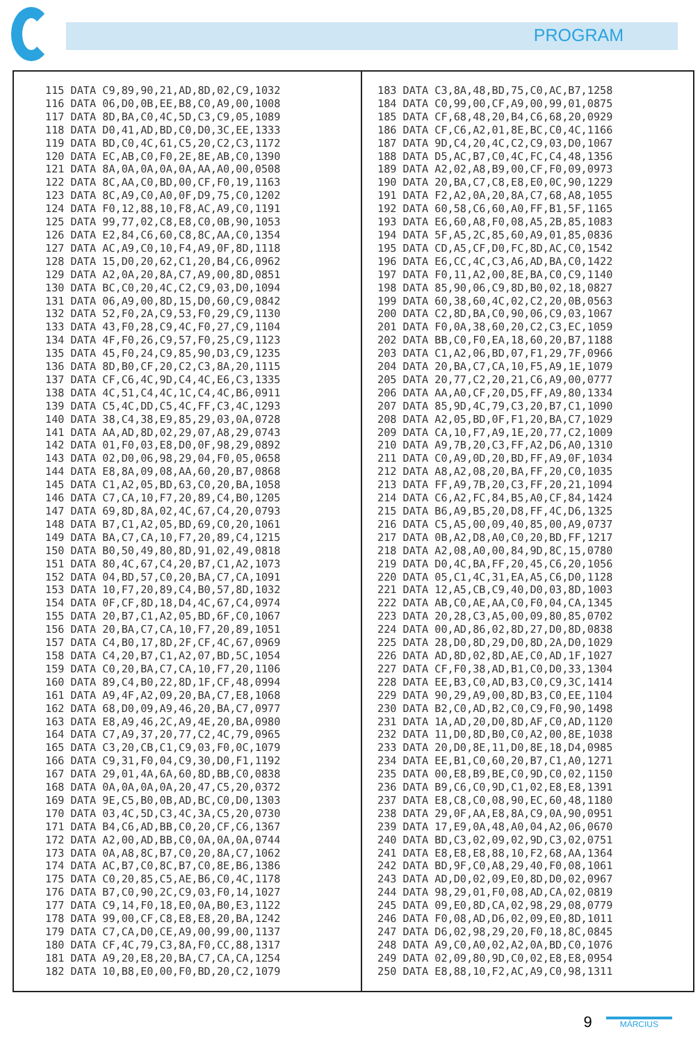PROGRAM
115 DATA C9,89,90,21,AD,8D,02,C9,1032 116 DATA 06,D0,0B,EE,B8,C0,A9,00,1008 117 DATA 8D,BA,C0,4C,5D,C3,C9,05,1089 118 DATA D0,41,AD,BD,C0,D0,3C,EE,1333 119 DATA BD,C0,4C,61,C5,20,C2,C3,1172 120 DATA EC,AB,C0,F0,2E,8E,AB,C0,1390 121 DATA 8A,0A,0A,0A,0A,AA,A0,00,0508 122 DATA 8C,AA,C0,BD,00,CF,F0,19,1163 123 DATA 8C,A9,C0,A0,0F,D9,75,C0,1202 124 DATA F0,12,88,10,F8,AC,A9,C0,1191 125 DATA 99,77,02,C8,E8,C0,0B,90,1053 126 DATA E2,84,C6,60,C8,8C,AA,C0,1354 127 DATA AC,A9,C0,10,F4,A9,0F,8D,1118 128 DATA 15,D0,20,62,C1,20,B4,C6,0962 129 DATA A2,0A,20,8A,C7,A9,00,8D,0851 130 DATA BC,C0,20,4C,C2,C9,03,D0,1094 131 DATA 06,A9,00,8D,15,D0,60,C9,0842 132 DATA 52,F0,2A,C9,53,F0,29,C9,1130 133 DATA 43,F0,28,C9,4C,F0,27,C9,1104 134 DATA 4F,F0,26,C9,57,F0,25,C9,1123 135 DATA 45,F0,24,C9,85,90,D3,C9,1235 136 DATA 8D,B0,CF,20,C2,C3,8A,20,1115 137 DATA CF,C6,4C,9D,C4,4C,E6,C3,1335 138 DATA 4C,51,C4,4C,1C,C4,4C,B6,0911 139 DATA C5,4C,DD,C5,4C,FF,C3,4C,1293 140 DATA 38,C4,38,E9,85,29,03,0A,0728 141 DATA AA,AD,8D,02,29,07,A8,29,0743 142 DATA 01,F0,03,E8,D0,0F,98,29,0892 143 DATA 02,D0,06,98,29,04,F0,05,0658 144 DATA E8,8A,09,08,AA,60,20,B7,0868 145 DATA C1,A2,05,BD,63,C0,20,BA,1058 146 DATA C7,CA,10,F7,20,89,C4,B0,1205 147 DATA 69,8D,8A,02,4C,67,C4,20,0793 148 DATA B7,C1,A2,05,BD,69,C0,20,1061 149 DATA BA,C7,CA,10,F7,20,89,C4,1215 150 DATA B0,50,49,80,8D,91,02,49,0818 151 DATA 80,4C,67,C4,20,B7,C1,A2,1073 152 DATA 04,BD,57,C0,20,BA,C7,CA,1091 153 DATA 10,F7,20,89,C4,B0,57,8D,1032 154 DATA 0F,CF,8D,18,D4,4C,67,C4,0974 155 DATA 20,B7,C1,A2,05,BD,6F,C0,1067 156 DATA 20,BA,C7,CA,10,F7,20,89,1051 157 DATA C4,B0,17,8D,2F,CF,4C,67,0969 158 DATA C4,20,B7,C1,A2,07,BD,5C,1054 159 DATA C0,20,BA,C7,CA,10,F7,20,1106 160 DATA 89,C4,B0,22,8D,1F,CF,48,0994 161 DATA A9,4F,A2,09,20,BA,C7,E8,1068 162 DATA 68,D0,09,A9,46,20,BA,C7,0977 163 DATA E8,A9,46,2C,A9,4E,20,BA,0980 164 DATA C7,A9,37,20,77,C2,4C,79,0965 165 DATA C3,20,CB,C1,C9,03,F0,0C,1079 166 DATA C9,31,F0,04,C9,30,D0,F1,1192 167 DATA 29,01,4A,6A,60,8D,BB,C0,0838 168 DATA 0A,0A,0A,0A,20,47,C5,20,0372 169 DATA 9E,C5,B0,0B,AD,BC,C0,D0,1303 170 DATA 03,4C,5D,C3,4C,3A,C5,20,0730 171 DATA B4,C6,AD,BB,C0,20,CF,C6,1367 172 DATA A2,00,AD,BB,C0,0A,0A,0A,0744 173 DATA 0A,A8,8C,B7,C0,20,8A,C7,1062 174 DATA AC,B7,C0,8C,B7,C0,8E,B6,1386 175 DATA C0,20,85,C5,AE,B6,C0,4C,1178 176 DATA B7,C0,90,2C,C9,03,F0,14,1027 177 DATA C9,14,F0,18,E0,0A,B0,E3,1122 178 DATA 99,00,CF,C8,E8,E8,20,BA,1242 179 DATA C7,CA,D0,CE,A9,00,99,00,1137 180 DATA CF,4C,79,C3,8A,F0,CC,88,1317 181 DATA A9,20,E8,20,BA,C7,CA,CA,1254 182 DATA 10,B8,E0,00,F0,BD,20,C2,1079
183 DATA C3,8A,48,BD,75,C0,AC,B7,1258 184 DATA C0,99,00,CF,A9,00,99,01,0875 185 DATA CF,68,48,20,B4,C6,68,20,0929 186 DATA CF,C6,A2,01,8E,BC,C0,4C,1166 187 DATA 9D,C4,20,4C,C2,C9,03,D0,1067 188 DATA D5,AC,B7,C0,4C,FC,C4,48,1356 189 DATA A2,02,A8,B9,00,CF,F0,09,0973 190 DATA 20,BA,C7,C8,E8,E0,0C,90,1229 191 DATA F2,A2,0A,20,8A,C7,68,A8,1055 192 DATA 60,58,C6,60,A0,FF,B1,5F,1165 193 DATA E6,60,A8,F0,08,A5,2B,85,1083 194 DATA 5F,A5,2C,85,60,A9,01,85,0836 195 DATA CD,A5,CF,D0,FC,8D,AC,C0,1542 196 DATA E6,CC,4C,C3,A6,AD,BA,C0,1422 197 DATA F0,11,A2,00,8E,BA,C0,C9,1140 198 DATA 85,90,06,C9,8D,B0,02,18,0827 199 DATA 60,38,60,4C,02,C2,20,0B,0563 200 DATA C2,8D,BA,C0,90,06,C9,03,1067 201 DATA F0,0A,38,60,20,C2,C3,EC,1059 202 DATA BB,C0,F0,EA,18,60,20,B7,1188 203 DATA C1,A2,06,BD,07,F1,29,7F,0966 204 DATA 20,BA,C7,CA,10,F5,A9,1E,1079 205 DATA 20,77,C2,20,21,C6,A9,00,0777 206 DATA AA,A0,CF,20,D5,FF,A9,80,1334 207 DATA 85,9D,4C,79,C3,20,B7,C1,1090 208 DATA A2,05,BD,0F,F1,20,BA,C7,1029 209 DATA CA,10,F7,A9,1E,20,77,C2,1009 210 DATA A9,7B,20,C3,FF,A2,D6,A0,1310 211 DATA C0,A9,0D,20,BD,FF,A9,0F,1034 212 DATA A8,A2,08,20,BA,FF,20,C0,1035 213 DATA FF,A9,7B,20,C3,FF,20,21,1094 214 DATA C6,A2,FC,84,B5,A0,CF,84,1424 215 DATA B6,A9,B5,20,D8,FF,4C,D6,1325 216 DATA C5,A5,00,09,40,85,00,A9,0737 217 DATA 0B,A2,D8,A0,C0,20,BD,FF,1217 218 DATA A2,08,A0,00,84,9D,8C,15,0780 219 DATA D0,4C,BA,FF,20,45,C6,20,1056 220 DATA 05,C1,4C,31,EA,A5,C6,D0,1128 221 DATA 12,A5,CB,C9,40,D0,03,8D,1003 222 DATA AB,C0,AE,AA,C0,F0,04,CA,1345 223 DATA 20,28,C3,A5,00,09,80,85,0702 224 DATA 00,AD,86,02,8D,27,D0,8D,0838 225 DATA 28,D0,8D,29,D0,8D,2A,D0,1029 226 DATA AD,8D,02,8D,AE,C0,AD,1F,1027 227 DATA CF,F0,38,AD,B1,C0,D0,33,1304 228 DATA EE,B3,C0,AD,B3,C0,C9,3C,1414 229 DATA 90,29,A9,00,8D,B3,C0,EE,1104 230 DATA B2,C0,AD,B2,C0,C9,F0,90,1498 231 DATA 1A,AD,20,D0,8D,AF,C0,AD,1120 232 DATA 11,D0,8D,B0,C0,A2,00,8E,1038 233 DATA 20,D0,8E,11,D0,8E,18,D4,0985 234 DATA EE,B1,C0,60,20,B7,C1,A0,1271 235 DATA 00,E8,B9,BE,C0,9D,C0,02,1150 236 DATA B9,C6,C0,9D,C1,02,E8,E8,1391 237 DATA E8,C8,C0,08,90,EC,60,48,1180 238 DATA 29,0F,AA,E8,8A,C9,0A,90,0951 239 DATA 17,E9,0A,48,A0,04,A2,06,0670 240 DATA BD,C3,02,09,02,9D,C3,02,0751 241 DATA E8,E8,E8,88,10,F2,68,AA,1364 242 DATA BD,9F,C0,A8,29,40,F0,08,1061 243 DATA AD,D0,02,09,E0,8D,D0,02,0967 244 DATA 98,29,01,F0,08,AD,CA,02,0819 245 DATA 09,E0,8D,CA,02,98,29,08,0779 246 DATA F0,08,AD,D6,02,09,E0,8D,1011 247 DATA D6,02,98,29,20,F0,18,8C,0845 248 DATA A9,C0,A0,02,A2,0A,BD,C0,1076 249 DATA 02,09,80,9D,C0,02,E8,E8,0954 250 DATA E8,88,10,F2,AC,A9,C0,98,1311
9 MÁRCIUS